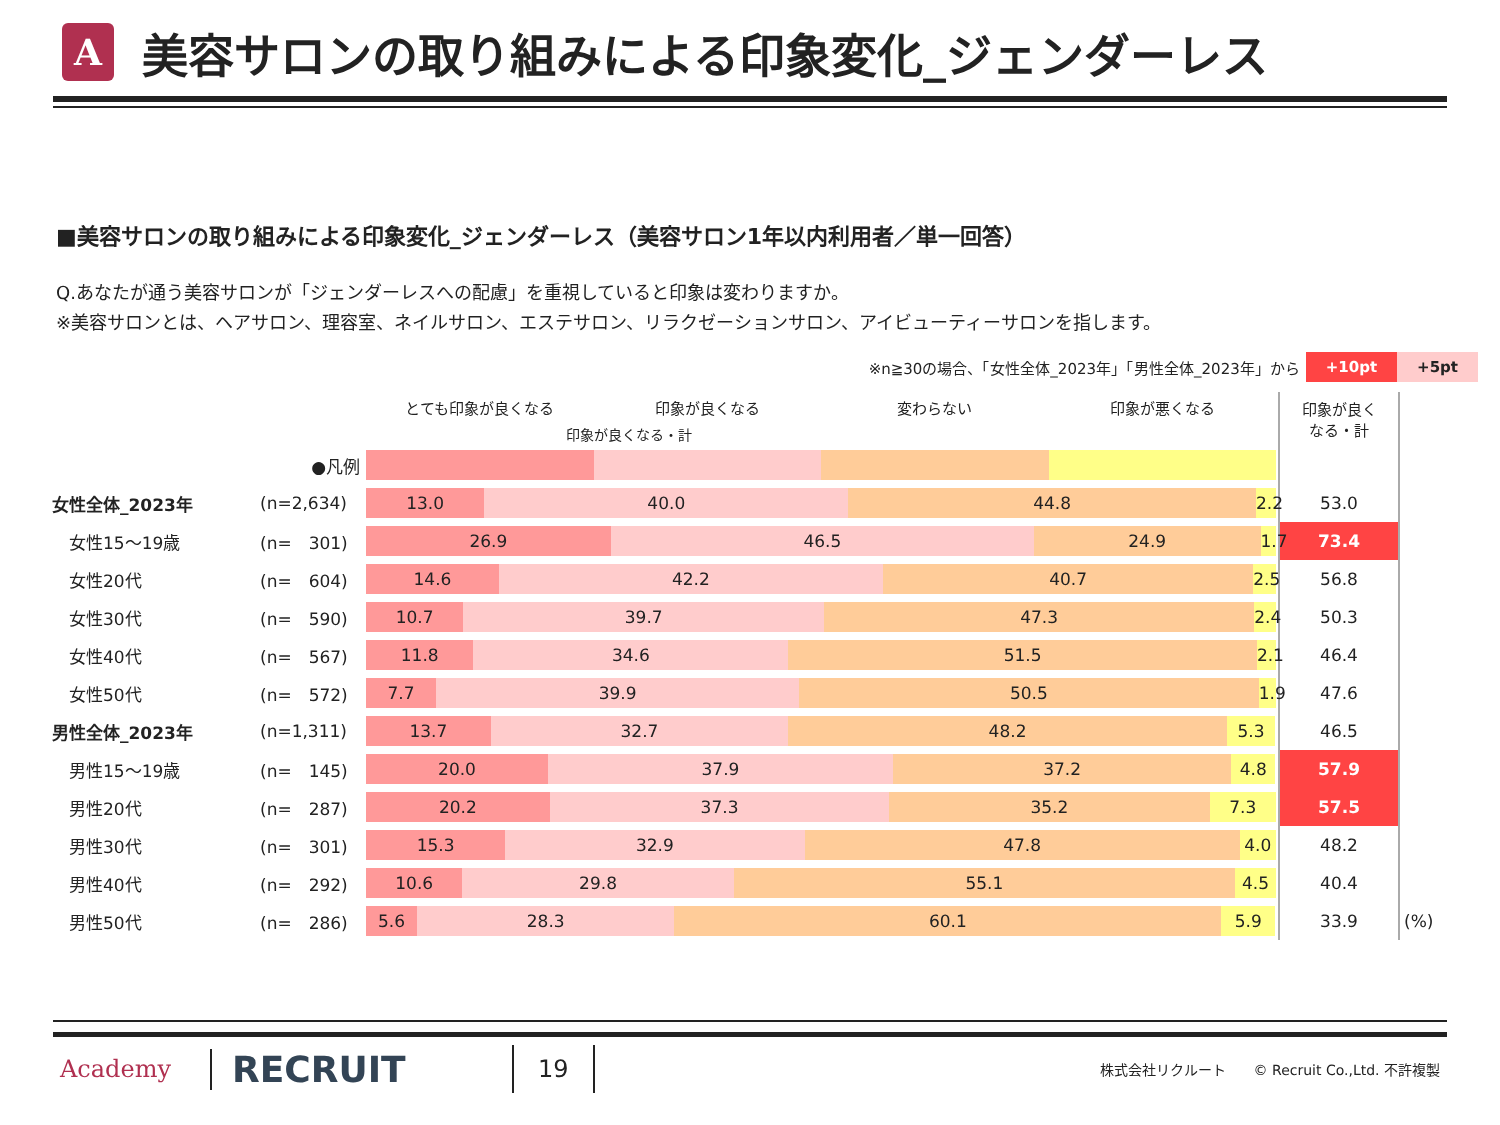A
美容サロンの取り組みによる印象変化_ジェンダーレス
■美容サロンの取り組みによる印象変化_ジェンダーレス（美容サロン1年以内利用者／単一回答）
Q.あなたが通う美容サロンが「ジェンダーレスへの配慮」を重視していると印象は変わりますか。
※美容サロンとは、ヘアサロン、理容室、ネイルサロン、エステサロン、リラクゼーションサロン、アイビューティーサロンを指します。
※n≧30の場合、「女性全体_2023年」「男性全体_2023年」から +10pt +5pt
| | | とても印象が良くなる 印象が良くなる 変わらない 印象が悪くなる 印象が良くなる・計 | 印象が良く なる・計 | |
| --- | --- | --- | --- | --- |
| | ●凡例 | | | |
| 女性全体_2023年 | (n=2,634) | 13.0 40.0 44.8 2.2 | 53.0 | |
| 女性15～19歳 | (n= 301) | 26.9 46.5 24.9 1.7 | 73.4 | |
| 女性20代 | (n= 604) | 14.6 42.2 40.7 2.5 | 56.8 | |
| 女性30代 | (n= 590) | 10.7 39.7 47.3 2.4 | 50.3 | |
| 女性40代 | (n= 567) | 11.8 34.6 51.5 2.1 | 46.4 | |
| 女性50代 | (n= 572) | 7.7 39.9 50.5 1.9 | 47.6 | |
| 男性全体_2023年 | (n=1,311) | 13.7 32.7 48.2 5.3 | 46.5 | |
| 男性15～19歳 | (n= 145) | 20.0 37.9 37.2 4.8 | 57.9 | |
| 男性20代 | (n= 287) | 20.2 37.3 35.2 7.3 | 57.5 | |
| 男性30代 | (n= 301) | 15.3 32.9 47.8 4.0 | 48.2 | |
| 男性40代 | (n= 292) | 10.6 29.8 55.1 4.5 | 40.4 | |
| 男性50代 | (n= 286) | 5.6 28.3 60.1 5.9 | 33.9 | (%) |
Academy RECRUIT 19 株式会社リクルート　　© Recruit Co.,Ltd. 不許複製